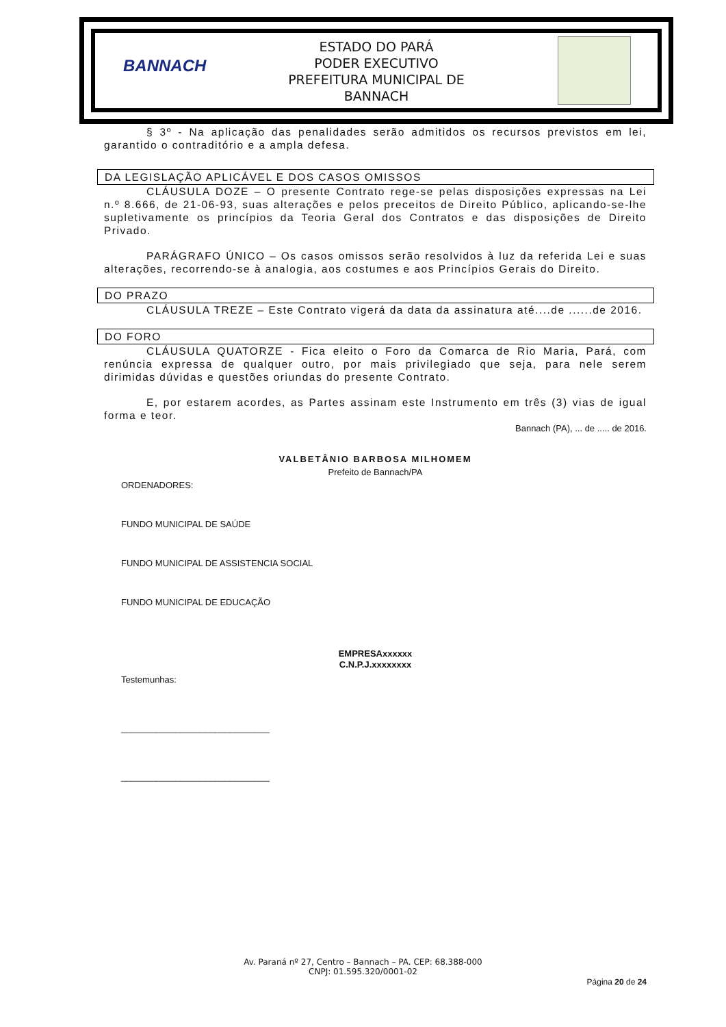BANNACH
ESTADO DO PARÁ
PODER EXECUTIVO
PREFEITURA MUNICIPAL DE BANNACH
§ 3º - Na aplicação das penalidades serão admitidos os recursos previstos em lei, garantido o contraditório e a ampla defesa.
DA LEGISLAÇÃO APLICÁVEL E DOS CASOS OMISSOS
CLÁUSULA DOZE – O presente Contrato rege-se pelas disposições expressas na Lei n.º 8.666, de 21-06-93, suas alterações e pelos preceitos de Direito Público, aplicando-se-lhe supletivamente os princípios da Teoria Geral dos Contratos e das disposições de Direito Privado.
PARÁGRAFO ÚNICO – Os casos omissos serão resolvidos à luz da referida Lei e suas alterações, recorrendo-se à analogia, aos costumes e aos Princípios Gerais do Direito.
DO PRAZO
CLÁUSULA TREZE – Este Contrato vigerá da data da assinatura até....de ......de 2016.
DO FORO
CLÁUSULA QUATORZE - Fica eleito o Foro da Comarca de Rio Maria, Pará, com renúncia expressa de qualquer outro, por mais privilegiado que seja, para nele serem dirimidas dúvidas e questões oriundas do presente Contrato.
E, por estarem acordes, as Partes assinam este Instrumento em três (3) vias de igual forma e teor.
Bannach (PA), ... de ..... de 2016.
VALBETÂNIO BARBOSA MILHOMEM
Prefeito de Bannach/PA
ORDENADORES:
FUNDO MUNICIPAL DE SAÚDE
FUNDO MUNICIPAL DE ASSISTENCIA SOCIAL
FUNDO MUNICIPAL DE EDUCAÇÃO
EMPRESAxxxxxx
C.N.P.J.xxxxxxxx
Testemunhas:
______________________________
______________________________
Av. Paraná nº 27, Centro – Bannach – PA. CEP: 68.388-000
CNPJ: 01.595.320/0001-02
Página 20 de 24